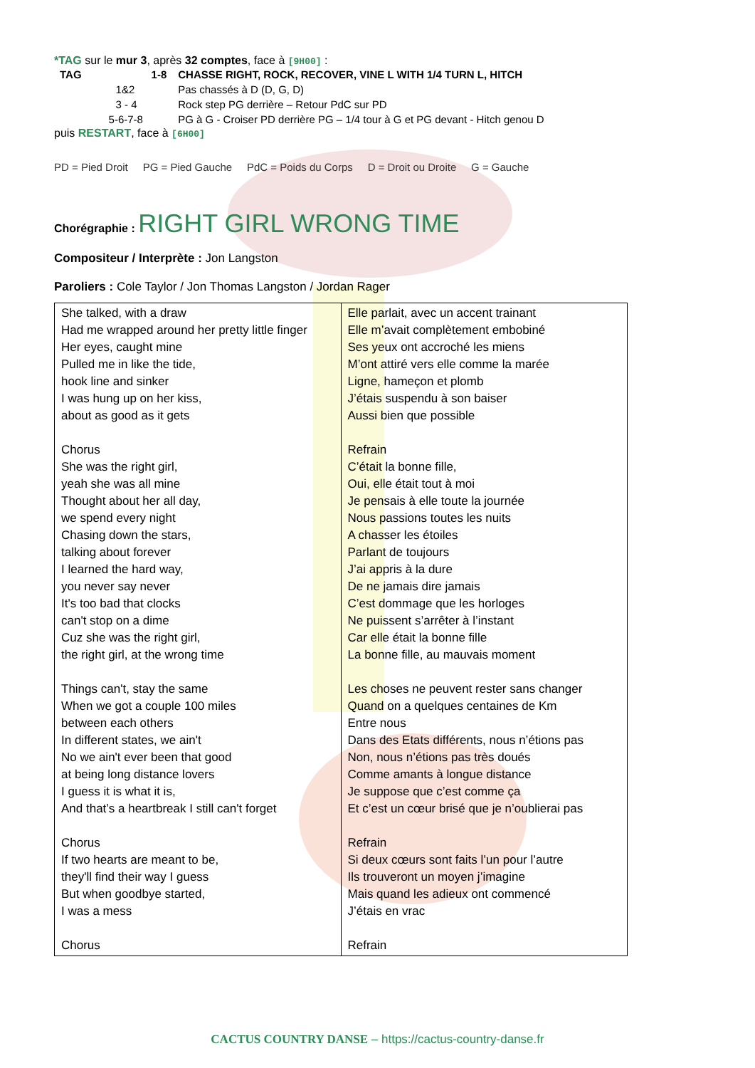*TAG sur le mur 3, après 32 comptes, face à [9H00] :
| TAG | 1-8 | CHASSE RIGHT, ROCK, RECOVER, VINE L WITH 1/4 TURN L, HITCH |
| | 1&2 | Pas chassés à D (D, G, D) |
| | 3 - 4 | Rock step PG derrière – Retour PdC sur PD |
| | 5-6-7-8 | PG à G - Croiser PD derrière PG – 1/4 tour à G et PG devant - Hitch genou D |
puis RESTART, face à [6H00]
PD = Pied Droit PG = Pied Gauche PdC = Poids du Corps D = Droit ou Droite G = Gauche
Chorégraphie : RIGHT GIRL WRONG TIME
Compositeur / Interprète : Jon Langston
Paroliers : Cole Taylor / Jon Thomas Langston / Jordan Rager
| She talked, with a draw Had me wrapped around her pretty little finger Her eyes, caught mine Pulled me in like the tide, hook line and sinker I was hung up on her kiss, about as good as it gets Chorus She was the right girl, yeah she was all mine Thought about her all day, we spend every night Chasing down the stars, talking about forever I learned the hard way, you never say never It's too bad that clocks can't stop on a dime Cuz she was the right girl, the right girl, at the wrong time Things can't, stay the same When we got a couple 100 miles between each others In different states, we ain't No we ain't ever been that good at being long distance lovers I guess it is what it is, And that’s a heartbreak I still can't forget Chorus If two hearts are meant to be, they'll find their way I guess But when goodbye started, I was a mess Chorus | Elle parlait, avec un accent trainant Elle m’avait complètement embobiné Ses yeux ont accroché les miens M’ont attiré vers elle comme la marée Ligne, hameçon et plomb J’étais suspendu à son baiser Aussi bien que possible Refrain C’était la bonne fille, Oui, elle était tout à moi Je pensais à elle toute la journée Nous passions toutes les nuits A chasser les étoiles Parlant de toujours J’ai appris à la dure De ne jamais dire jamais C’est dommage que les horloges Ne puissent s’arrêter à l’instant Car elle était la bonne fille La bonne fille, au mauvais moment Les choses ne peuvent rester sans changer Quand on a quelques centaines de Km Entre nous Dans des Etats différents, nous n’étions pas Non, nous n’étions pas très doués Comme amants à longue distance Je suppose que c’est comme ça Et c’est un cœur brisé que je n’oublierai pas Refrain Si deux cœurs sont faits l’un pour l’autre Ils trouveront un moyen j’imagine Mais quand les adieux ont commencé J’étais en vrac Refrain |
CACTUS COUNTRY DANSE – https://cactus-country-danse.fr